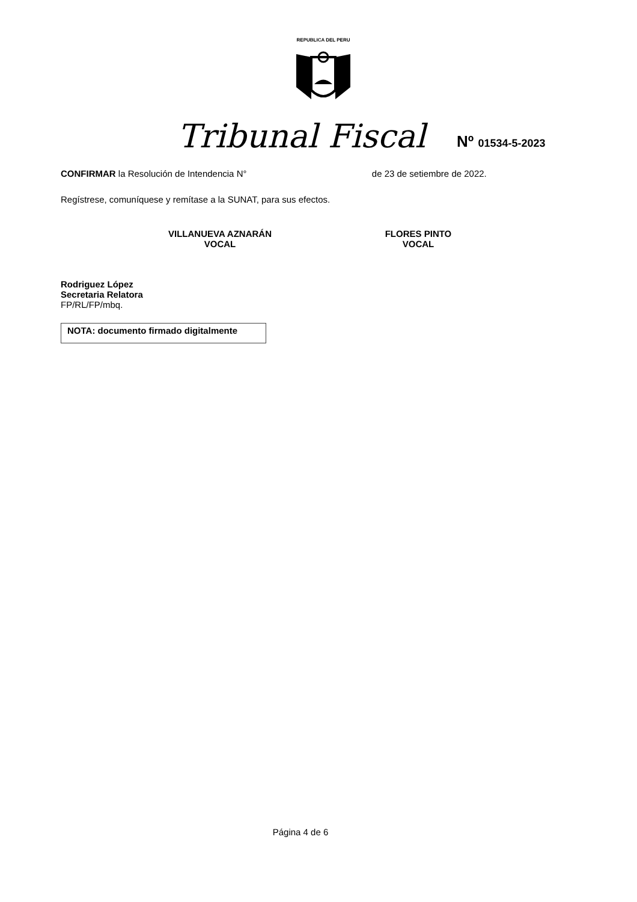REPUBLICA DEL PERU
Tribunal Fiscal Nº 01534-5-2023
CONFIRMAR la Resolución de Intendencia N° de 23 de setiembre de 2022.
Regístrese, comuníquese y remítase a la SUNAT, para sus efectos.
VILLANUEVA AZNARÁN
VOCAL
FLORES PINTO
VOCAL
Rodriguez López
Secretaria Relatora
FP/RL/FP/mbq.
NOTA: documento firmado digitalmente
Página 4 de 6